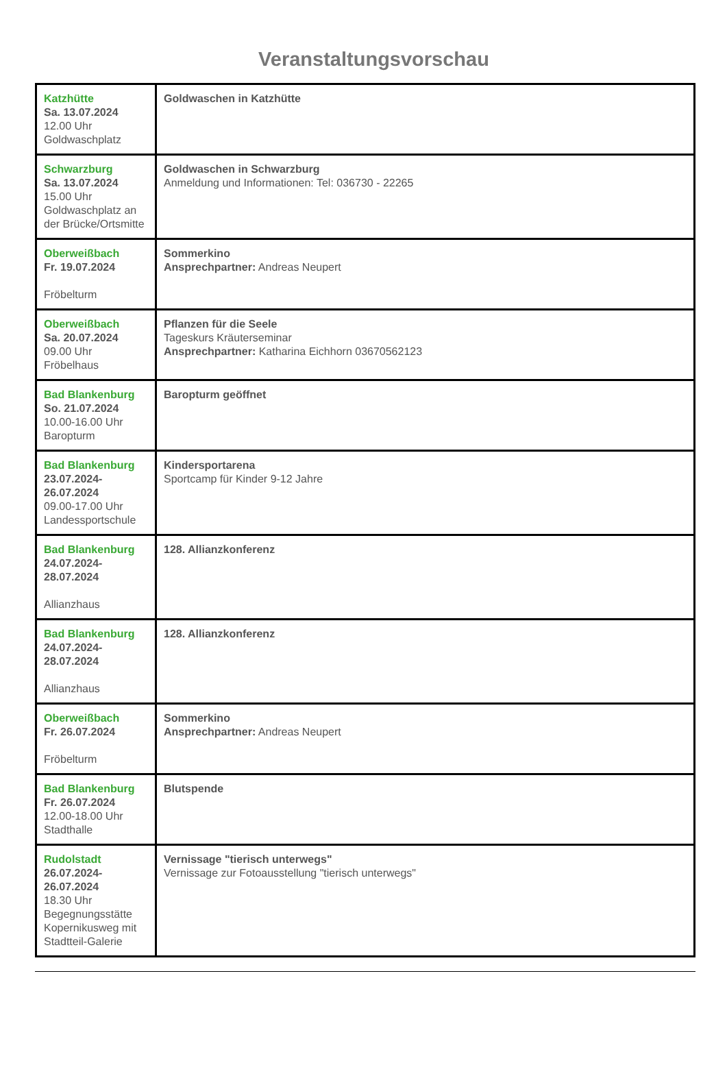Veranstaltungsvorschau
| Katzhütte Sa. 13.07.2024 12.00 Uhr Goldwaschplatz | Goldwaschen in Katzhütte |
| Schwarzburg Sa. 13.07.2024 15.00 Uhr Goldwaschplatz an der Brücke/Ortsmitte | Goldwaschen in Schwarzburg Anmeldung und Informationen: Tel: 036730 - 22265 |
| Oberweißbach Fr. 19.07.2024 Fröbelturm | Sommerkino Ansprechpartner: Andreas Neupert |
| Oberweißbach Sa. 20.07.2024 09.00 Uhr Fröbelhaus | Pflanzen für die Seele Tageskurs Kräuterseminar Ansprechpartner: Katharina Eichhorn 03670562123 |
| Bad Blankenburg So. 21.07.2024 10.00-16.00 Uhr Baropturm | Baropturm geöffnet |
| Bad Blankenburg 23.07.2024- 26.07.2024 09.00-17.00 Uhr Landessportschule | Kindersportarena Sportcamp für Kinder 9-12 Jahre |
| Bad Blankenburg 24.07.2024- 28.07.2024 Allianzhaus | 128. Allianzkonferenz |
| Bad Blankenburg 24.07.2024- 28.07.2024 Allianzhaus | 128. Allianzkonferenz |
| Oberweißbach Fr. 26.07.2024 Fröbelturm | Sommerkino Ansprechpartner: Andreas Neupert |
| Bad Blankenburg Fr. 26.07.2024 12.00-18.00 Uhr Stadthalle | Blutspende |
| Rudolstadt 26.07.2024- 26.07.2024 18.30 Uhr Begegnungsstätte Kopernikusweg mit Stadtteil-Galerie | Vernissage "tierisch unterwegs" Vernissage zur Fotoausstellung "tierisch unterwegs" |